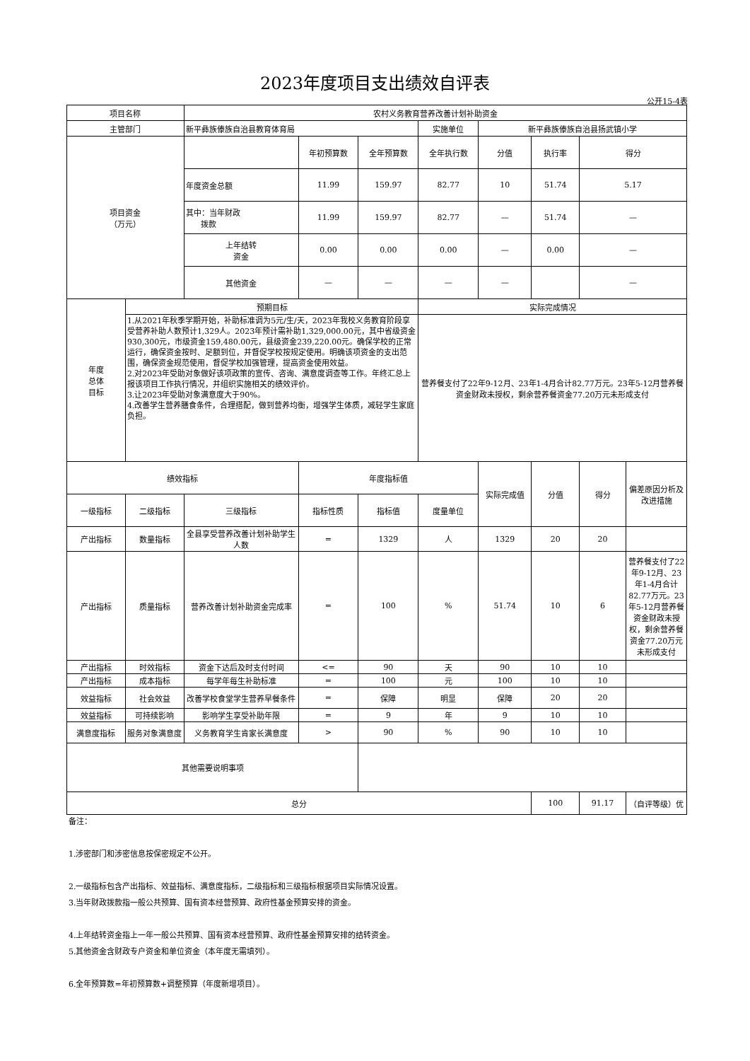2023年度项目支出绩效自评表
公开15-4表
| 项目名称 | | 农村义务教育营养改善计划补助资金 | | | | | | | |
| 主管部门 | | 新平彝族傣族自治县教育体育局 | | | 实施单位 | 新平彝族傣族自治县扬武镇小学 | | | |
| 项目资金 （万元） | | | 年初预算数 | 全年预算数 | 全年执行数 | 分值 | 执行率 | 得分 | |
| | | 年度资金总额 | 11.99 | 159.97 | 82.77 | 10 | 51.74 | 5.17 | |
| | | 其中：当年财政 拨款 | 11.99 | 159.97 | 82.77 | — | 51.74 | — | |
| | | 上年结转 资金 | 0.00 | 0.00 | 0.00 | — | 0.00 | — | |
| | | 其他资金 | — | — | — | — | | — | |
| 年度 总体 目标 | 预期目标 | | | | 实际完成情况 | | | | |
| | 1.从2021年秋季学期开始，补助标准调为5元/生/天，2023年我校义务教育阶段享受营养补助人数预计1,329人。2023年预计需补助1,329,000.00元，其中省级资金930,300元，市级资金159,480.00元，县级资金239,220.00元。确保学校的正常运行，确保资金按时、足额到位，并督促学校按规定使用。明确该项资金的支出范围，确保资金规范使用，督促学校加强管理，提高资金使用效益。 2.对2023年受助对象做好该项政策的宣传、咨询、满意度调查等工作。年终汇总上报该项目工作执行情况，并组织实施相关的绩效评价。 3.让2023年受助对象满意度大于90%。 4.改善学生营养膳食条件，合理搭配，做到营养均衡，增强学生体质，减轻学生家庭负担。 | | | | 营养餐支付了22年9-12月、23年1-4月合计82.77万元。23年5-12月营养餐资金财政未授权，剩余营养餐资金77.20万元未形成支付 | | | | |
| 绩效指标 | | | 年度指标值 | | | 实际完成值 | 分值 | 得分 | 偏差原因分析及改进措施 |
| 一级指标 | 二级指标 | 三级指标 | 指标性质 | 指标值 | 度量单位 | | | | |
| 产出指标 | 数量指标 | 全县享受营养改善计划补助学生人数 | = | 1329 | 人 | 1329 | 20 | 20 | |
| 产出指标 | 质量指标 | 营养改善计划补助资金完成率 | = | 100 | % | 51.74 | 10 | 6 | 营养餐支付了22年9-12月、23年1-4月合计82.77万元。23年5-12月营养餐资金财政未授权，剩余营养餐资金77.20万元未形成支付 |
| 产出指标 | 时效指标 | 资金下达后及时支付时间 | <= | 90 | 天 | 90 | 10 | 10 | |
| 产出指标 | 成本指标 | 每学年每生补助标准 | = | 100 | 元 | 100 | 10 | 10 | |
| 效益指标 | 社会效益 | 改善学校食堂学生营养早餐条件 | = | 保障 | 明显 | 保障 | 20 | 20 | |
| 效益指标 | 可持续影响 | 影响学生享受补助年限 | = | 9 | 年 | 9 | 10 | 10 | |
| 满意度指标 | 服务对象满意度 | 义务教育学生肯家长满意度 | > | 90 | % | 90 | 10 | 10 | |
| 其他需要说明事项 | | | | | | | | | |
| 总分 | | | | | | | 100 | 91.17 | （自评等级）优 |
备注：
1.涉密部门和涉密信息按保密规定不公开。
2.一级指标包含产出指标、效益指标、满意度指标，二级指标和三级指标根据项目实际情况设置。
3.当年财政拨款指一般公共预算、国有资本经营预算、政府性基金预算安排的资金。
4.上年结转资金指上一年一般公共预算、国有资本经营预算、政府性基金预算安排的结转资金。
5.其他资金含财政专户资金和单位资金（本年度无需填列）。
6.全年预算数=年初预算数+调整预算（年度新增项目）。